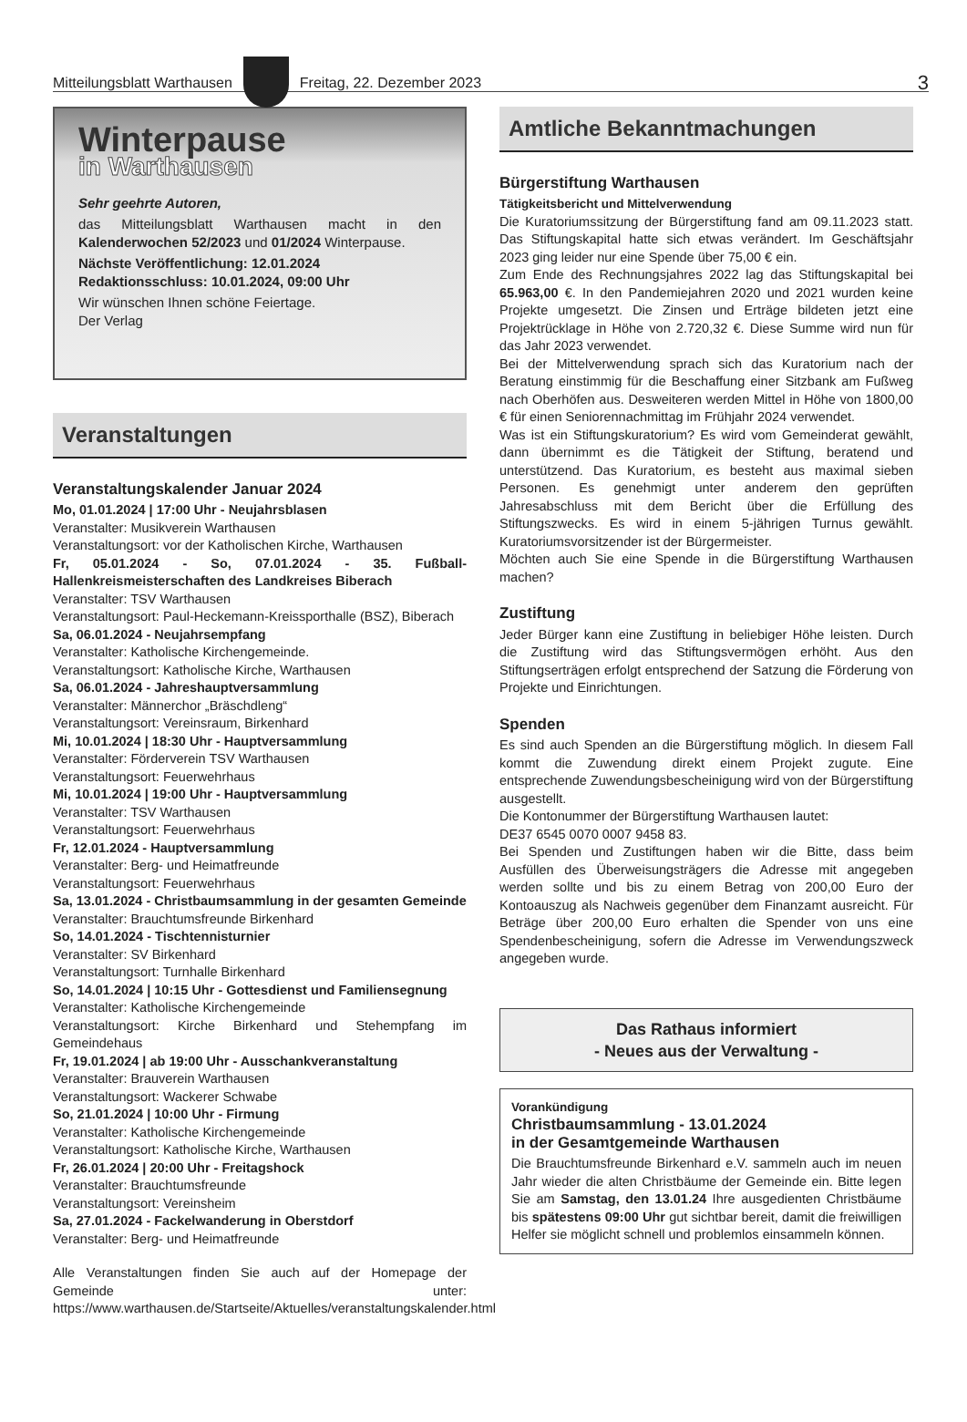Mitteilungsblatt Warthausen
Freitag, 22. Dezember 2023 3
Winterpause
in Warthausen
Sehr geehrte Autoren,
das Mitteilungsblatt Warthausen macht in den Kalenderwochen 52/2023 und 01/2024 Winterpause.
Nächste Veröffentlichung: 12.01.2024
Redaktionsschluss: 10.01.2024, 09:00 Uhr
Wir wünschen Ihnen schöne Feiertage.
Der Verlag
Veranstaltungen
Veranstaltungskalender Januar 2024
Mo, 01.01.2024 | 17:00 Uhr - Neujahrsblasen
Veranstalter: Musikverein Warthausen
Veranstaltungsort: vor der Katholischen Kirche, Warthausen
Fr, 05.01.2024 - So, 07.01.2024 - 35. Fußball-Hallenkreismeisterschaften des Landkreises Biberach
Veranstalter: TSV Warthausen
Veranstaltungsort: Paul-Heckemann-Kreissporthalle (BSZ), Biberach
Sa, 06.01.2024 - Neujahrsempfang
Veranstalter: Katholische Kirchengemeinde.
Veranstaltungsort: Katholische Kirche, Warthausen
Sa, 06.01.2024 - Jahreshauptversammlung
Veranstalter: Männerchor „Bräschdleng“
Veranstaltungsort: Vereinsraum, Birkenhard
Mi, 10.01.2024 | 18:30 Uhr - Hauptversammlung
Veranstalter: Förderverein TSV Warthausen
Veranstaltungsort: Feuerwehrhaus
Mi, 10.01.2024 | 19:00 Uhr - Hauptversammlung
Veranstalter: TSV Warthausen
Veranstaltungsort: Feuerwehrhaus
Fr, 12.01.2024 - Hauptversammlung
Veranstalter: Berg- und Heimatfreunde
Veranstaltungsort: Feuerwehrhaus
Sa, 13.01.2024 - Christbaumsammlung in der gesamten Gemeinde
Veranstalter: Brauchtumsfreunde Birkenhard
So, 14.01.2024 - Tischtennisturnier
Veranstalter: SV Birkenhard
Veranstaltungsort: Turnhalle Birkenhard
So, 14.01.2024 | 10:15 Uhr - Gottesdienst und Familiensegnung
Veranstalter: Katholische Kirchengemeinde
Veranstaltungsort: Kirche Birkenhard und Stehempfang im Gemeindehaus
Fr, 19.01.2024 | ab 19:00 Uhr - Ausschankveranstaltung
Veranstalter: Brauverein Warthausen
Veranstaltungsort: Wackerer Schwabe
So, 21.01.2024 | 10:00 Uhr - Firmung
Veranstalter: Katholische Kirchengemeinde
Veranstaltungsort: Katholische Kirche, Warthausen
Fr, 26.01.2024 | 20:00 Uhr - Freitagshock
Veranstalter: Brauchtumsfreunde
Veranstaltungsort: Vereinsheim
Sa, 27.01.2024 - Fackelwanderung in Oberstdorf
Veranstalter: Berg- und Heimatfreunde
Alle Veranstaltungen finden Sie auch auf der Homepage der Gemeinde unter: https://www.warthausen.de/Startseite/Aktuelles/veranstaltungskalender.html
Amtliche Bekanntmachungen
Bürgerstiftung Warthausen
Tätigkeitsbericht und Mittelverwendung
Die Kuratoriumssitzung der Bürgerstiftung fand am 09.11.2023 statt. Das Stiftungskapital hatte sich etwas verändert. Im Geschäftsjahr 2023 ging leider nur eine Spende über 75,00 € ein.
Zum Ende des Rechnungsjahres 2022 lag das Stiftungskapital bei 65.963,00 €. In den Pandemiejahren 2020 und 2021 wurden keine Projekte umgesetzt. Die Zinsen und Erträge bildeten jetzt eine Projektrücklage in Höhe von 2.720,32 €. Diese Summe wird nun für das Jahr 2023 verwendet.
Bei der Mittelverwendung sprach sich das Kuratorium nach der Beratung einstimmig für die Beschaffung einer Sitzbank am Fußweg nach Oberhöfen aus. Desweiteren werden Mittel in Höhe von 1800,00 € für einen Seniorennachmittag im Frühjahr 2024 verwendet.
Was ist ein Stiftungskuratorium? Es wird vom Gemeinderat gewählt, dann übernimmt es die Tätigkeit der Stiftung, beratend und unterstützend. Das Kuratorium, es besteht aus maximal sieben Personen. Es genehmigt unter anderem den geprüften Jahresabschluss mit dem Bericht über die Erfüllung des Stiftungszwecks. Es wird in einem 5-jährigen Turnus gewählt. Kuratoriumsvorsitzender ist der Bürgermeister.
Möchten auch Sie eine Spende in die Bürgerstiftung Warthausen machen?
Zustiftung
Jeder Bürger kann eine Zustiftung in beliebiger Höhe leisten. Durch die Zustiftung wird das Stiftungsvermögen erhöht. Aus den Stiftungserträgen erfolgt entsprechend der Satzung die Förderung von Projekte und Einrichtungen.
Spenden
Es sind auch Spenden an die Bürgerstiftung möglich. In diesem Fall kommt die Zuwendung direkt einem Projekt zugute. Eine entsprechende Zuwendungsbescheinigung wird von der Bürgerstiftung ausgestellt.
Die Kontonummer der Bürgerstiftung Warthausen lautet:
DE37 6545 0070 0007 9458 83.
Bei Spenden und Zustiftungen haben wir die Bitte, dass beim Ausfüllen des Überweisungsträgers die Adresse mit angegeben werden sollte und bis zu einem Betrag von 200,00 Euro der Kontoauszug als Nachweis gegenüber dem Finanzamt ausreicht. Für Beträge über 200,00 Euro erhalten die Spender von uns eine Spendenbescheinigung, sofern die Adresse im Verwendungszweck angegeben wurde.
Das Rathaus informiert
- Neues aus der Verwaltung -
Vorankündigung
Christbaumsammlung - 13.01.2024
in der Gesamtgemeinde Warthausen
Die Brauchtumsfreunde Birkenhard e.V. sammeln auch im neuen Jahr wieder die alten Christbäume der Gemeinde ein. Bitte legen Sie am Samstag, den 13.01.24 Ihre ausgedienten Christbäume bis spätestens 09:00 Uhr gut sichtbar bereit, damit die freiwilligen Helfer sie möglicht schnell und problemlos einsammeln können.